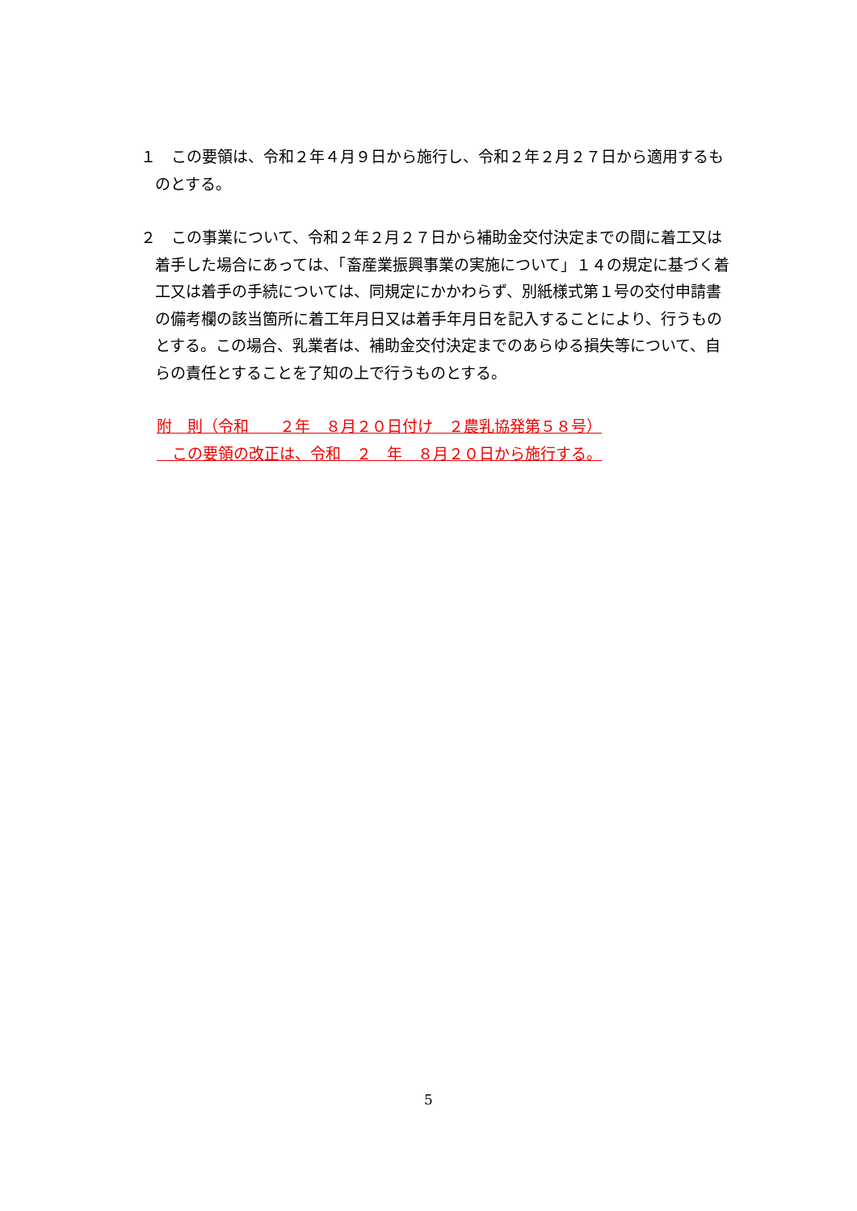１　この要領は、令和２年４月９日から施行し、令和２年２月２７日から適用するものとする。
２　この事業について、令和２年２月２７日から補助金交付決定までの間に着工又は着手した場合にあっては、「畜産業振興事業の実施について」１４の規定に基づく着工又は着手の手続については、同規定にかかわらず、別紙様式第１号の交付申請書の備考欄の該当箇所に着工年月日又は着手年月日を記入することにより、行うものとする。この場合、乳業者は、補助金交付決定までのあらゆる損失等について、自らの責任とすることを了知の上で行うものとする。
附　則（令和　　２年　８月２０日付け　２農乳協発第５８号）
　この要領の改正は、令和　２　年　８月２０日から施行する。
5